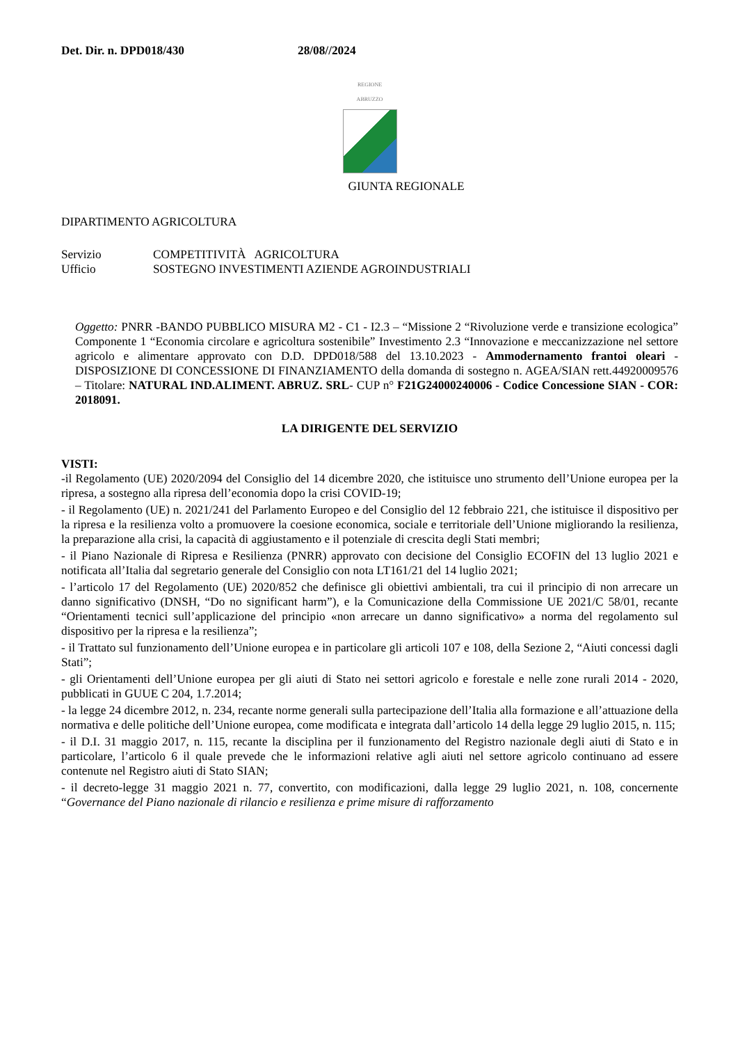Det. Dir. n. DPD018/430 28/08//2024
REGIONE
ABRUZZO
GIUNTA REGIONALE
DIPARTIMENTO AGRICOLTURA
Servizio COMPETITIVITÀ AGRICOLTURA
Ufficio SOSTEGNO INVESTIMENTI AZIENDE AGROINDUSTRIALI
Oggetto: PNRR -BANDO PUBBLICO MISURA M2 - C1 - I2.3 – “Missione 2 “Rivoluzione verde e transizione ecologica” Componente 1 “Economia circolare e agricoltura sostenibile” Investimento 2.3 “Innovazione e meccanizzazione nel settore agricolo e alimentare approvato con D.D. DPD018/588 del 13.10.2023 - Ammodernamento frantoi oleari - DISPOSIZIONE DI CONCESSIONE DI FINANZIAMENTO della domanda di sostegno n. AGEA/SIAN rett.44920009576 – Titolare: NATURAL IND.ALIMENT. ABRUZ. SRL- CUP n° F21G24000240006 - Codice Concessione SIAN - COR: 2018091.
LA DIRIGENTE DEL SERVIZIO
VISTI:
-il Regolamento (UE) 2020/2094 del Consiglio del 14 dicembre 2020, che istituisce uno strumento dell’Unione europea per la ripresa, a sostegno alla ripresa dell’economia dopo la crisi COVID-19;
- il Regolamento (UE) n. 2021/241 del Parlamento Europeo e del Consiglio del 12 febbraio 221, che istituisce il dispositivo per la ripresa e la resilienza volto a promuovere la coesione economica, sociale e territoriale dell’Unione migliorando la resilienza, la preparazione alla crisi, la capacità di aggiustamento e il potenziale di crescita degli Stati membri;
- il Piano Nazionale di Ripresa e Resilienza (PNRR) approvato con decisione del Consiglio ECOFIN del 13 luglio 2021 e notificata all’Italia dal segretario generale del Consiglio con nota LT161/21 del 14 luglio 2021;
- l’articolo 17 del Regolamento (UE) 2020/852 che definisce gli obiettivi ambientali, tra cui il principio di non arrecare un danno significativo (DNSH, “Do no significant harm”), e la Comunicazione della Commissione UE 2021/C 58/01, recante “Orientamenti tecnici sull’applicazione del principio «non arrecare un danno significativo» a norma del regolamento sul dispositivo per la ripresa e la resilienza”;
- il Trattato sul funzionamento dell’Unione europea e in particolare gli articoli 107 e 108, della Sezione 2, “Aiuti concessi dagli Stati”;
- gli Orientamenti dell’Unione europea per gli aiuti di Stato nei settori agricolo e forestale e nelle zone rurali 2014 - 2020, pubblicati in GUUE C 204, 1.7.2014;
- la legge 24 dicembre 2012, n. 234, recante norme generali sulla partecipazione dell’Italia alla formazione e all’attuazione della normativa e delle politiche dell’Unione europea, come modificata e integrata dall’articolo 14 della legge 29 luglio 2015, n. 115;
- il D.I. 31 maggio 2017, n. 115, recante la disciplina per il funzionamento del Registro nazionale degli aiuti di Stato e in particolare, l’articolo 6 il quale prevede che le informazioni relative agli aiuti nel settore agricolo continuano ad essere contenute nel Registro aiuti di Stato SIAN;
- il decreto-legge 31 maggio 2021 n. 77, convertito, con modificazioni, dalla legge 29 luglio 2021, n. 108, concernente “Governance del Piano nazionale di rilancio e resilienza e prime misure di rafforzamento